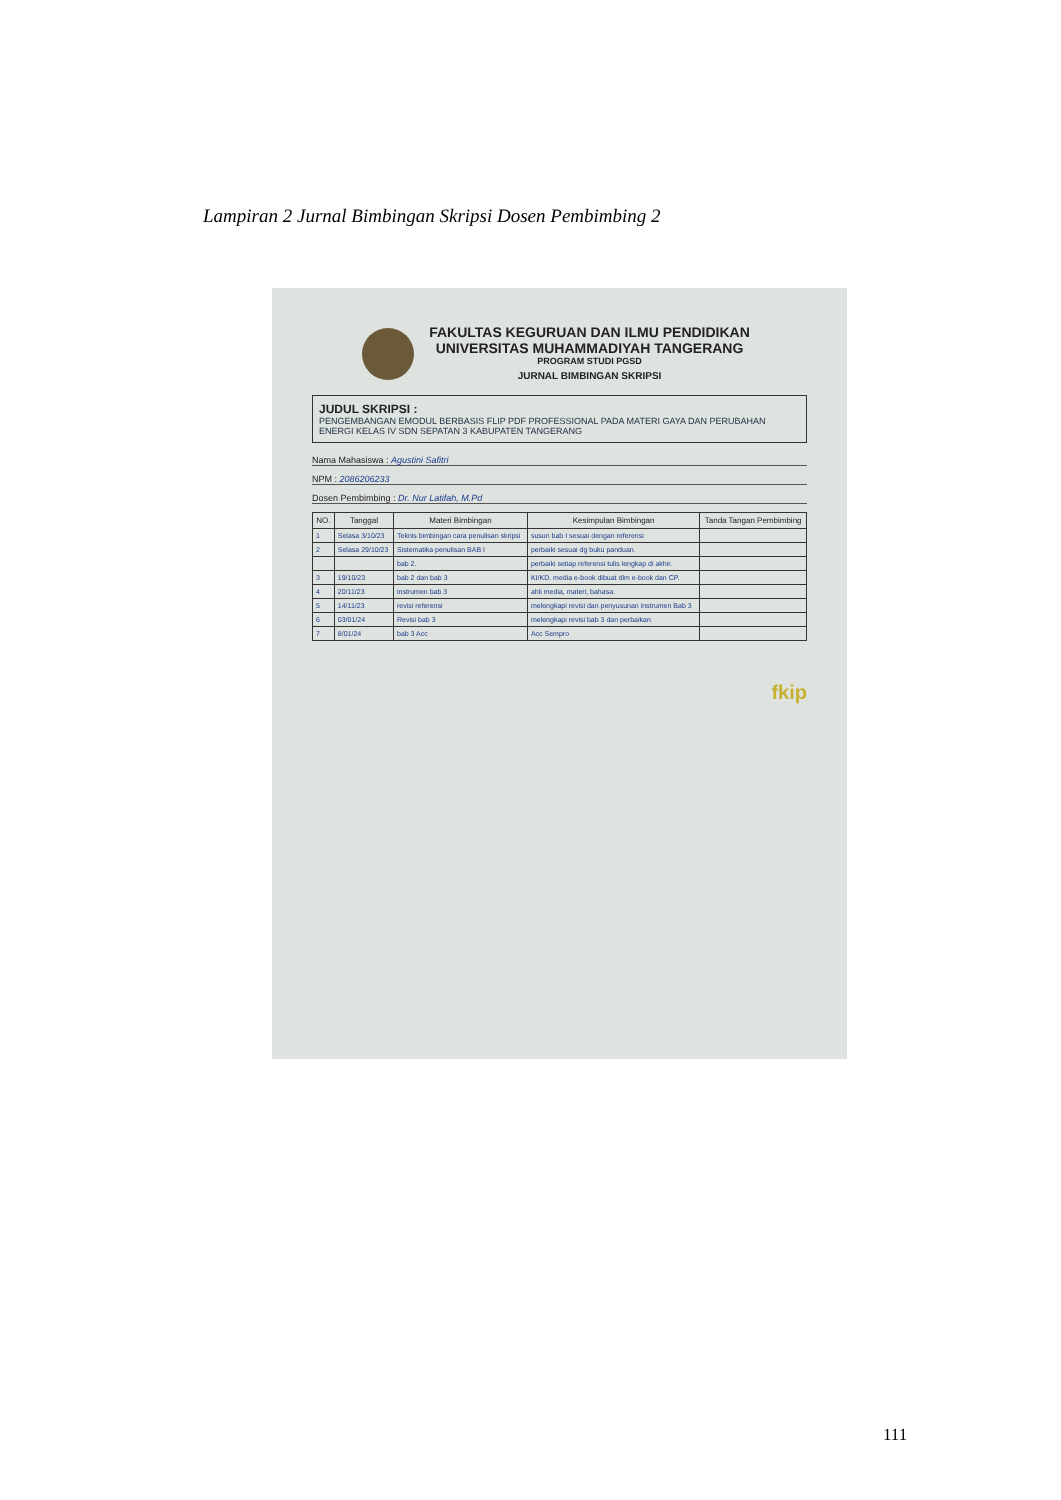Lampiran 2 Jurnal Bimbingan Skripsi Dosen Pembimbing 2
FAKULTAS KEGURUAN DAN ILMU PENDIDIKAN
UNIVERSITAS MUHAMMADIYAH TANGERANG
PROGRAM STUDI PGSD
JURNAL BIMBINGAN SKRIPSI
JUDUL SKRIPSI :
PENGEMBANGAN EMODUL BERBASIS FLIP PDF PROFESSIONAL PADA MATERI GAYA DAN PERUBAHAN ENERGI KELAS IV SDN SEPATAN 3 KABUPATEN TANGERANG
Nama Mahasiswa : Agustini Safitri
NPM : 2086206233
Dosen Pembimbing : Dr. Nur Latifah, M.Pd
| NO. | Tanggal | Materi Bimbingan | Kesimpulan Bimbingan | Tanda Tangan Pembimbing |
| --- | --- | --- | --- | --- |
| 1 | Selasa 3/10/23 | Teknis bimbingan cara penulisan skripsi | susun bab I sesuai dengan referensi | |
| 2 | Selasa 29/10/23 | Sistematika penulisan BAB I | perbaiki sesuai dg buku panduan. | |
| | | bab 2. | perbaiki setiap referensi tulis lengkap di akhir. | |
| 3 | 19/10/23 | bab 2 dan bab 3 | KI/KD. media e-book dibuat dlm e-book dan CP. | |
| 4 | 20/11/23 | instrumen bab 3 | ahli media, materi, bahasa. | |
| 5 | 14/11/23 | revisi referensi | melengkapi revisi dan penyusunan instrumen Bab 3 | |
| 6 | 03/01/24 | Revisi bab 3 | melengkapi revisi bab 3 dan perbaikan | |
| 7 | 8/01/24 | bab 3 Acc | Acc Sempro | |
fkip
111